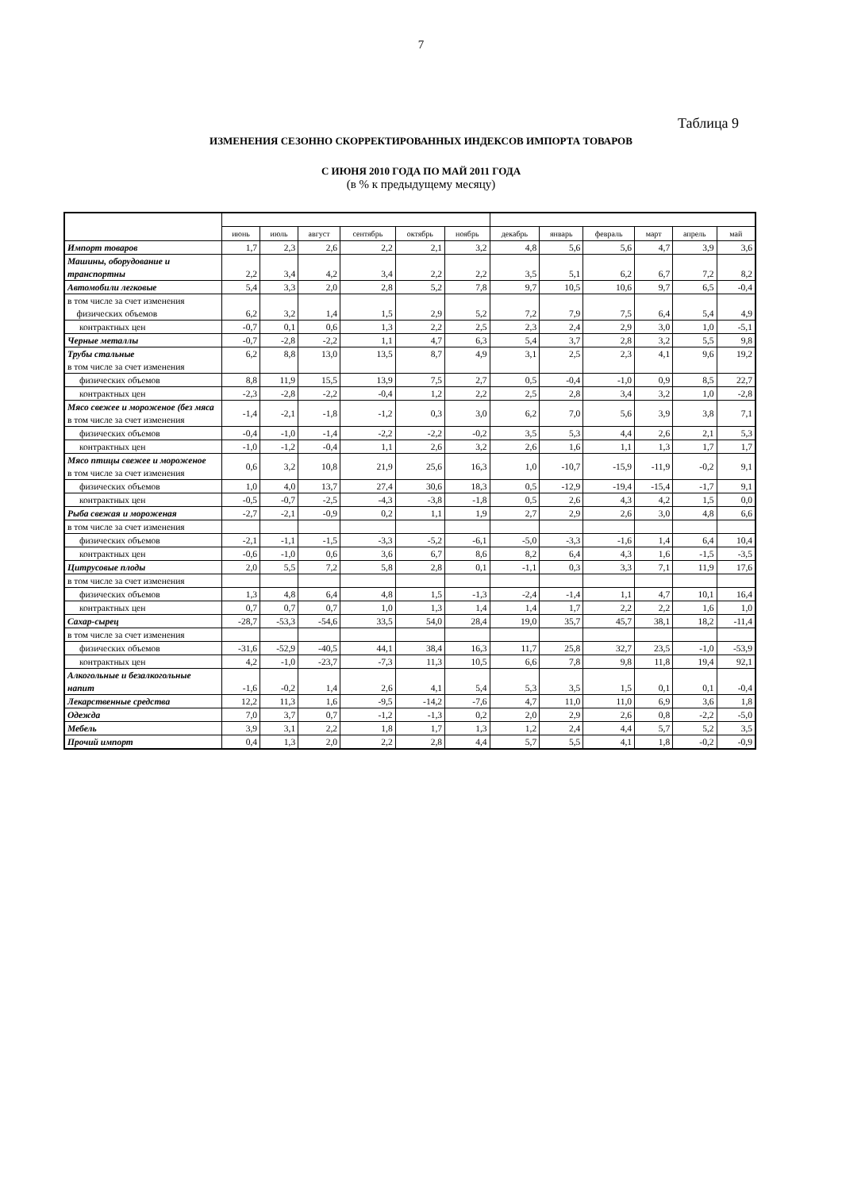7
Таблица 9
ИЗМЕНЕНИЯ СЕЗОННО СКОРРЕКТИРОВАННЫХ ИНДЕКСОВ ИМПОРТА ТОВАРОВ
С ИЮНЯ 2010 ГОДА ПО МАЙ 2011 ГОДА
(в % к предыдущему месяцу)
| | июнь | июль | август | сентябрь | октябрь | ноябрь | декабрь | январь | февраль | март | апрель | май |
| --- | --- | --- | --- | --- | --- | --- | --- | --- | --- | --- | --- | --- |
| Импорт товаров | 1,7 | 2,3 | 2,6 | 2,2 | 2,1 | 3,2 | 4,8 | 5,6 | 5,6 | 4,7 | 3,9 | 3,6 |
| Машины, оборудование и транспортны | 2,2 | 3,4 | 4,2 | 3,4 | 2,2 | 2,2 | 3,5 | 5,1 | 6,2 | 6,7 | 7,2 | 8,2 |
| Автомобили легковые | 5,4 | 3,3 | 2,0 | 2,8 | 5,2 | 7,8 | 9,7 | 10,5 | 10,6 | 9,7 | 6,5 | -0,4 |
| в том числе за счет изменения физических объемов | 6,2 | 3,2 | 1,4 | 1,5 | 2,9 | 5,2 | 7,2 | 7,9 | 7,5 | 6,4 | 5,4 | 4,9 |
| контрактных цен | -0,7 | 0,1 | 0,6 | 1,3 | 2,2 | 2,5 | 2,3 | 2,4 | 2,9 | 3,0 | 1,0 | -5,1 |
| Черные металлы | -0,7 | -2,8 | -2,2 | 1,1 | 4,7 | 6,3 | 5,4 | 3,7 | 2,8 | 3,2 | 5,5 | 9,8 |
| Трубы стальные в том числе за счет изменения | 6,2 | 8,8 | 13,0 | 13,5 | 8,7 | 4,9 | 3,1 | 2,5 | 2,3 | 4,1 | 9,6 | 19,2 |
| физических объемов | 8,8 | 11,9 | 15,5 | 13,9 | 7,5 | 2,7 | 0,5 | -0,4 | -1,0 | 0,9 | 8,5 | 22,7 |
| контрактных цен | -2,3 | -2,8 | -2,2 | -0,4 | 1,2 | 2,2 | 2,5 | 2,8 | 3,4 | 3,2 | 1,0 | -2,8 |
| Мясо свежее и мороженое (без мяса в том числе за счет изменения | -1,4 | -2,1 | -1,8 | -1,2 | 0,3 | 3,0 | 6,2 | 7,0 | 5,6 | 3,9 | 3,8 | 7,1 |
| физических объемов | -0,4 | -1,0 | -1,4 | -2,2 | -2,2 | -0,2 | 3,5 | 5,3 | 4,4 | 2,6 | 2,1 | 5,3 |
| контрактных цен | -1,0 | -1,2 | -0,4 | 1,1 | 2,6 | 3,2 | 2,6 | 1,6 | 1,1 | 1,3 | 1,7 | 1,7 |
| Мясо птицы свежее и мороженое в том числе за счет изменения | 0,6 | 3,2 | 10,8 | 21,9 | 25,6 | 16,3 | 1,0 | -10,7 | -15,9 | -11,9 | -0,2 | 9,1 |
| физических объемов | 1,0 | 4,0 | 13,7 | 27,4 | 30,6 | 18,3 | 0,5 | -12,9 | -19,4 | -15,4 | -1,7 | 9,1 |
| контрактных цен | -0,5 | -0,7 | -2,5 | -4,3 | -3,8 | -1,8 | 0,5 | 2,6 | 4,3 | 4,2 | 1,5 | 0,0 |
| Рыба свежая и мороженая | -2,7 | -2,1 | -0,9 | 0,2 | 1,1 | 1,9 | 2,7 | 2,9 | 2,6 | 3,0 | 4,8 | 6,6 |
| в том числе за счет изменения | | | | | | | | | | | | |
| физических объемов | -2,1 | -1,1 | -1,5 | -3,3 | -5,2 | -6,1 | -5,0 | -3,3 | -1,6 | 1,4 | 6,4 | 10,4 |
| контрактных цен | -0,6 | -1,0 | 0,6 | 3,6 | 6,7 | 8,6 | 8,2 | 6,4 | 4,3 | 1,6 | -1,5 | -3,5 |
| Цитрусовые плоды | 2,0 | 5,5 | 7,2 | 5,8 | 2,8 | 0,1 | -1,1 | 0,3 | 3,3 | 7,1 | 11,9 | 17,6 |
| в том числе за счет изменения | | | | | | | | | | | | |
| физических объемов | 1,3 | 4,8 | 6,4 | 4,8 | 1,5 | -1,3 | -2,4 | -1,4 | 1,1 | 4,7 | 10,1 | 16,4 |
| контрактных цен | 0,7 | 0,7 | 0,7 | 1,0 | 1,3 | 1,4 | 1,4 | 1,7 | 2,2 | 2,2 | 1,6 | 1,0 |
| Сахар-сырец | -28,7 | -53,3 | -54,6 | 33,5 | 54,0 | 28,4 | 19,0 | 35,7 | 45,7 | 38,1 | 18,2 | -11,4 |
| в том числе за счет изменения | | | | | | | | | | | | |
| физических объемов | -31,6 | -52,9 | -40,5 | 44,1 | 38,4 | 16,3 | 11,7 | 25,8 | 32,7 | 23,5 | -1,0 | -53,9 |
| контрактных цен | 4,2 | -1,0 | -23,7 | -7,3 | 11,3 | 10,5 | 6,6 | 7,8 | 9,8 | 11,8 | 19,4 | 92,1 |
| Алкогольные и безалкогольные напит | -1,6 | -0,2 | 1,4 | 2,6 | 4,1 | 5,4 | 5,3 | 3,5 | 1,5 | 0,1 | 0,1 | -0,4 |
| Лекарственные средства | 12,2 | 11,3 | 1,6 | -9,5 | -14,2 | -7,6 | 4,7 | 11,0 | 11,0 | 6,9 | 3,6 | 1,8 |
| Одежда | 7,0 | 3,7 | 0,7 | -1,2 | -1,3 | 0,2 | 2,0 | 2,9 | 2,6 | 0,8 | -2,2 | -5,0 |
| Мебель | 3,9 | 3,1 | 2,2 | 1,8 | 1,7 | 1,3 | 1,2 | 2,4 | 4,4 | 5,7 | 5,2 | 3,5 |
| Прочий импорт | 0,4 | 1,3 | 2,0 | 2,2 | 2,8 | 4,4 | 5,7 | 5,5 | 4,1 | 1,8 | -0,2 | -0,9 |